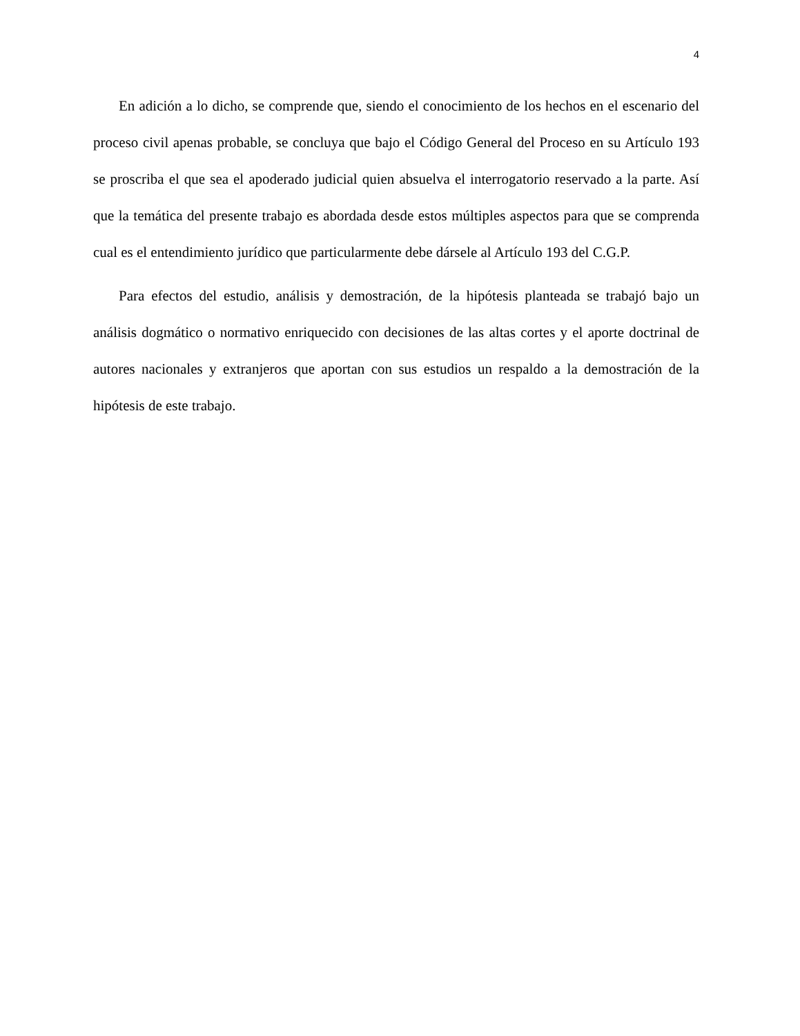4
En adición a lo dicho, se comprende que, siendo el conocimiento de los hechos en el escenario del proceso civil apenas probable, se concluya que bajo el Código General del Proceso en su Artículo 193 se proscriba el que sea el apoderado judicial quien absuelva el interrogatorio reservado a la parte. Así que la temática del presente trabajo es abordada desde estos múltiples aspectos para que se comprenda cual es el entendimiento jurídico que particularmente debe dársele al Artículo 193 del C.G.P.
Para efectos del estudio, análisis y demostración, de la hipótesis planteada se trabajó bajo un análisis dogmático o normativo enriquecido con decisiones de las altas cortes y el aporte doctrinal de autores nacionales y extranjeros que aportan con sus estudios un respaldo a la demostración de la hipótesis de este trabajo.